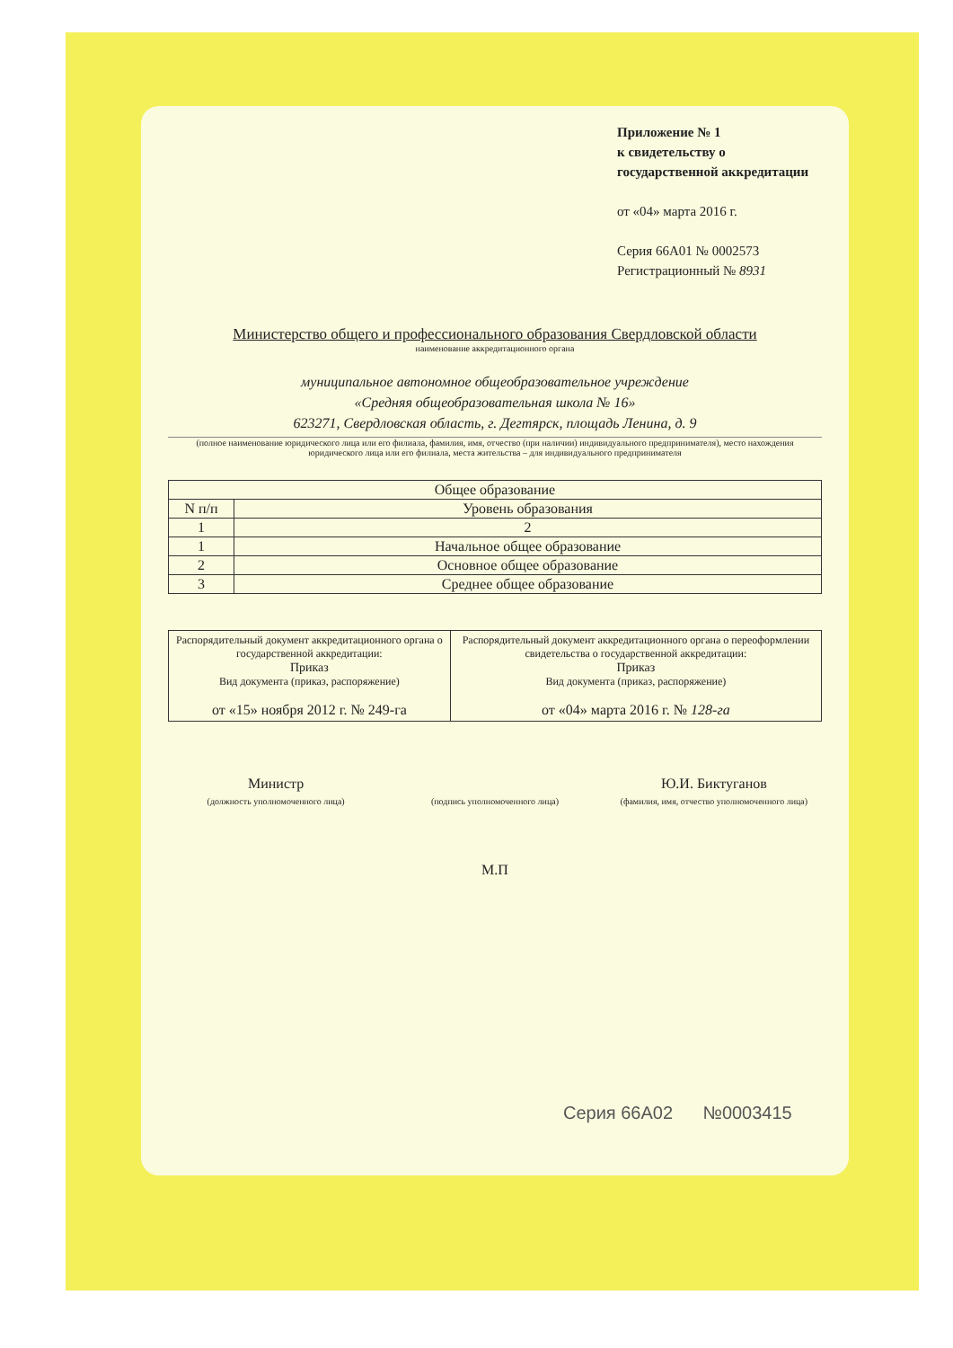Приложение № 1
к свидетельству о
государственной аккредитации
от «04» марта 2016 г.
Серия 66А01 № 0002573
Регистрационный № 8931
Министерство общего и профессионального образования Свердловской области
наименование аккредитационного органа
муниципальное автономное общеобразовательное учреждение
«Средняя общеобразовательная школа № 16»
623271, Свердловская область, г. Дегтярск, площадь Ленина, д. 9
(полное наименование юридического лица или его филиала, фамилия, имя, отчество (при наличии) индивидуального предпринимателя), место нахождения юридического лица или его филиала, места жительства – для индивидуального предпринимателя
| Общее образование | |
| --- | --- |
| N п/п | Уровень образования |
| 1 | 2 |
| 1 | Начальное общее образование |
| 2 | Основное общее образование |
| 3 | Среднее общее образование |
| Распорядительный документ аккредитационного органа о государственной аккредитации: Приказ Вид документа (приказ, распоряжение) от «15» ноября 2012 г. № 249-га | Распорядительный документ аккредитационного органа о переоформлении свидетельства о государственной аккредитации: Приказ Вид документа (приказ, распоряжение) от «04» марта 2016 г. № 128-га |
Министр
(должность уполномоченного лица)
(подпись уполномоченного лица)
Ю.И. Биктуганов
(фамилия, имя, отчество уполномоченного лица)
М.П
Серия 66А02 №0003415